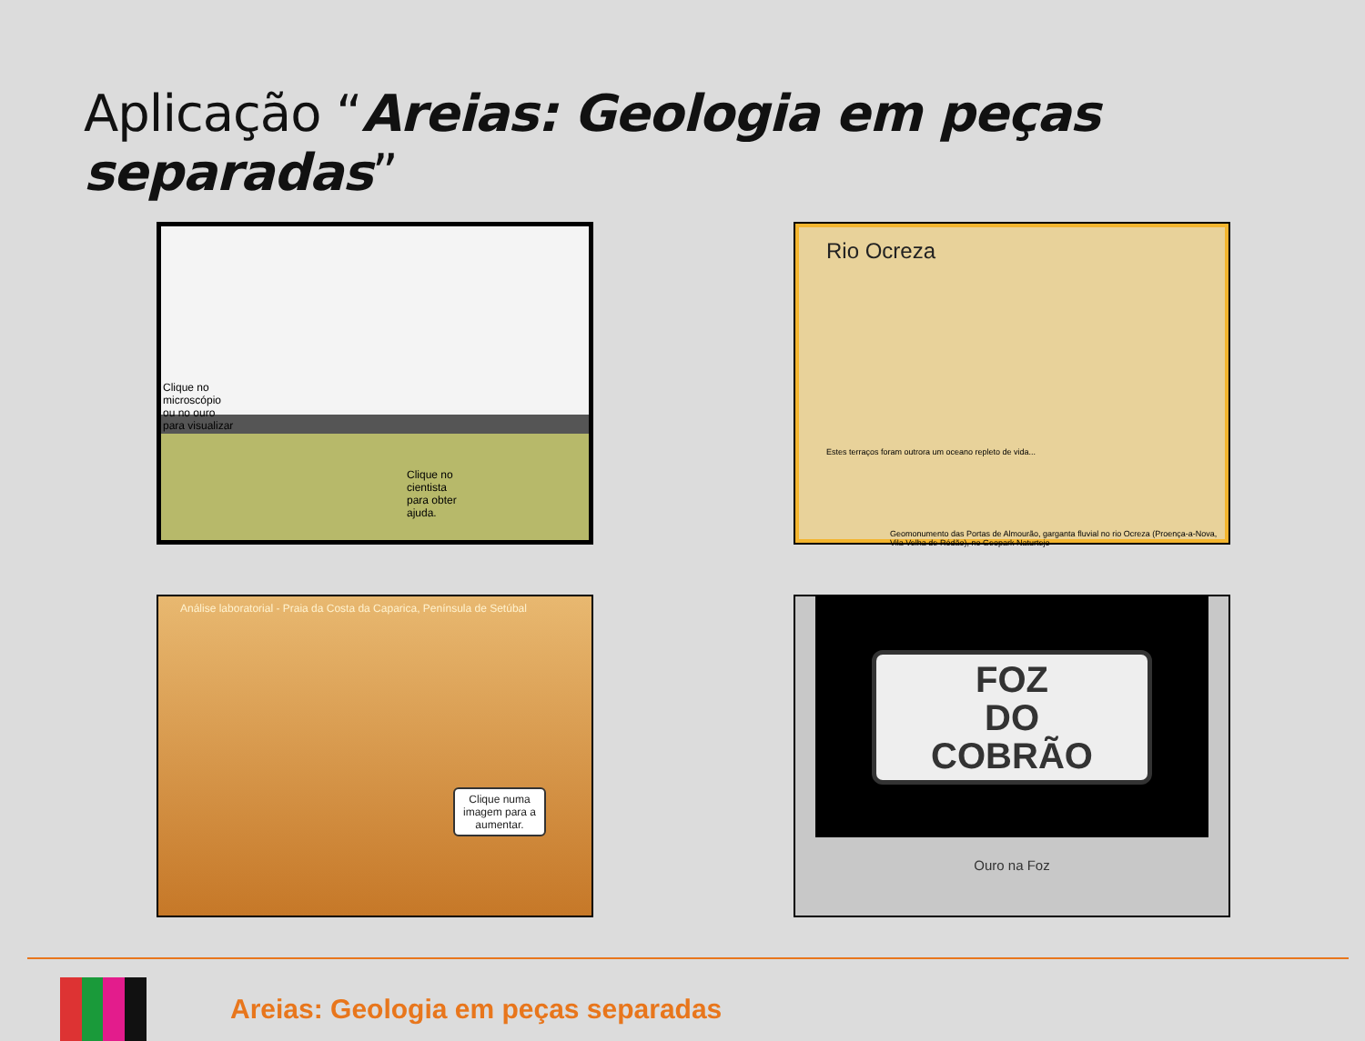Aplicação “Areias: Geologia em peças separadas”
Clique no microscópio ou no ouro para visualizar
Clique no cientista para obter ajuda.
Rio Ocreza
Estes terraços foram outrora um oceano repleto de vida...
Geomonumento das Portas de Almourão, garganta fluvial no rio Ocreza (Proença-a-Nova, Vila Velha de Ródão), no Geopark Naturtejo
Análise laboratorial - Praia da Costa da Caparica, Península de Setúbal
Clique numa imagem para a aumentar.
FOZ
DO
COBRÃO
Ouro na Foz
Areias: Geologia em peças separadas